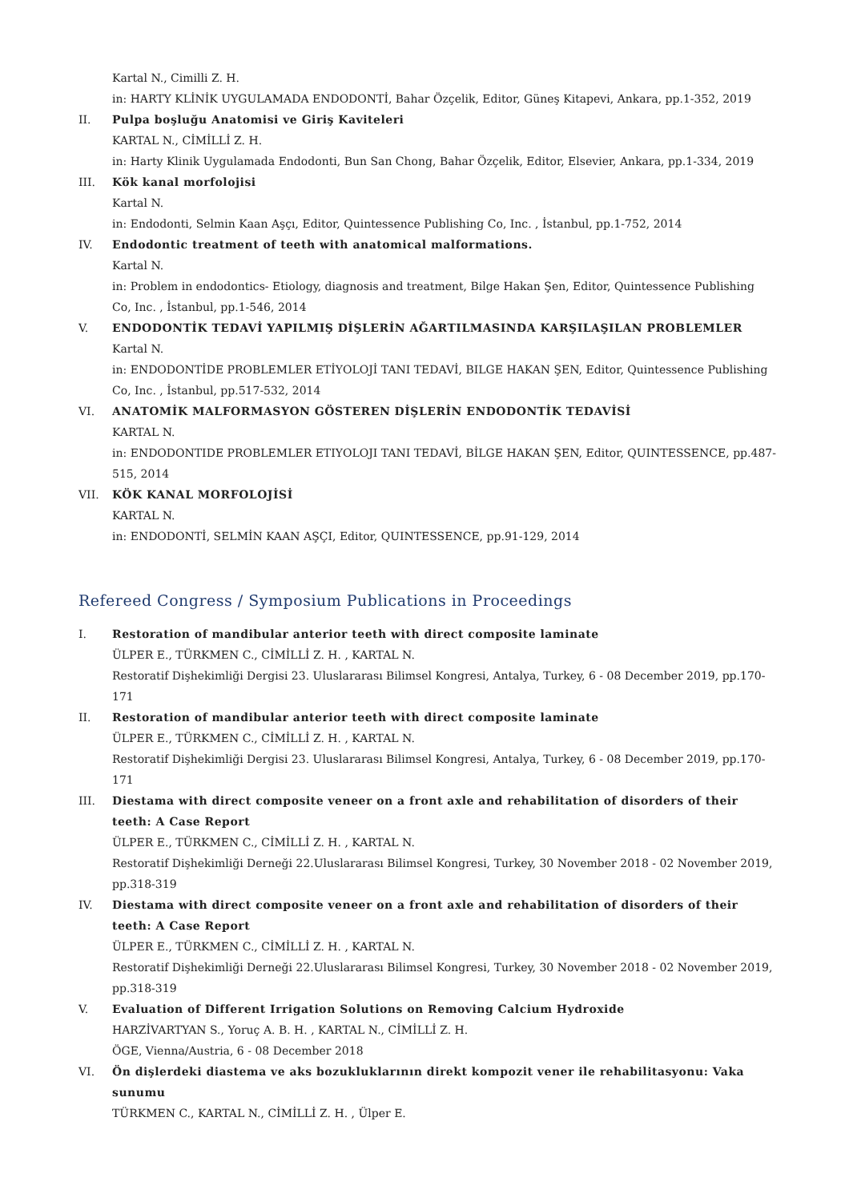Kartal N., Cimilli Z. H.
in: HARTY KLİNİK UYGULAMADA ENDODONTİ, Bahar Özçelik, Editor, Güneş Kitapevi, Ankara, pp.1-352, 2019
II. Pulpa boşluğu Anatomisi ve Giriş Kaviteleri
KARTAL N., CİMİLLİ Z. H.
in: Harty Klinik Uygulamada Endodonti, Bun San Chong, Bahar Özçelik, Editor, Elsevier, Ankara, pp.1-334, 2019
III. Kök kanal morfolojisi
Kartal N.
in: Endodonti, Selmin Kaan Aşçı, Editor, Quintessence Publishing Co, Inc. , İstanbul, pp.1-752, 2014
IV. Endodontic treatment of teeth with anatomical malformations.
Kartal N.
in: Problem in endodontics- Etiology, diagnosis and treatment, Bilge Hakan Şen, Editor, Quintessence Publishing Co, Inc. , İstanbul, pp.1-546, 2014
V. ENDODONTİK TEDAVİ YAPILMIŞ DİŞLERİN AĞARTILMASINDA KARŞILAŞILAN PROBLEMLER
Kartal N.
in: ENDODONTİDE PROBLEMLER ETİYOLOJİ TANI TEDAVİ, BILGE HAKAN ŞEN, Editor, Quintessence Publishing Co, Inc. , İstanbul, pp.517-532, 2014
VI. ANATOMİK MALFORMASYON GÖSTEREN DİŞLERİN ENDODONTİK TEDAVİSİ
KARTAL N.
in: ENDODONTIDE PROBLEMLER ETIYOLOJI TANI TEDAVİ, BİLGE HAKAN ŞEN, Editor, QUINTESSENCE, pp.487-515, 2014
VII. KÖK KANAL MORFOLOJİSİ
KARTAL N.
in: ENDODONTİ, SELMİN KAAN AŞÇI, Editor, QUINTESSENCE, pp.91-129, 2014
Refereed Congress / Symposium Publications in Proceedings
I. Restoration of mandibular anterior teeth with direct composite laminate
ÜLPER E., TÜRKMEN C., CİMİLLİ Z. H. , KARTAL N.
Restoratif Dişhekimliği Dergisi 23. Uluslararası Bilimsel Kongresi, Antalya, Turkey, 6 - 08 December 2019, pp.170-171
II. Restoration of mandibular anterior teeth with direct composite laminate
ÜLPER E., TÜRKMEN C., CİMİLLİ Z. H. , KARTAL N.
Restoratif Dişhekimliği Dergisi 23. Uluslararası Bilimsel Kongresi, Antalya, Turkey, 6 - 08 December 2019, pp.170-171
III. Diestama with direct composite veneer on a front axle and rehabilitation of disorders of their teeth: A Case Report
ÜLPER E., TÜRKMEN C., CİMİLLİ Z. H. , KARTAL N.
Restoratif Dişhekimliği Derneği 22.Uluslararası Bilimsel Kongresi, Turkey, 30 November 2018 - 02 November 2019, pp.318-319
IV. Diestama with direct composite veneer on a front axle and rehabilitation of disorders of their teeth: A Case Report
ÜLPER E., TÜRKMEN C., CİMİLLİ Z. H. , KARTAL N.
Restoratif Dişhekimliği Derneği 22.Uluslararası Bilimsel Kongresi, Turkey, 30 November 2018 - 02 November 2019, pp.318-319
V. Evaluation of Different Irrigation Solutions on Removing Calcium Hydroxide
HARZİVARTYAN S., Yoruç A. B. H. , KARTAL N., CİMİLLİ Z. H.
ÖGE, Vienna/Austria, 6 - 08 December 2018
VI. Ön dişlerdeki diastema ve aks bozukluklarının direkt kompozit vener ile rehabilitasyonu: Vaka sunumu
TÜRKMEN C., KARTAL N., CİMİLLİ Z. H. , Ülper E.